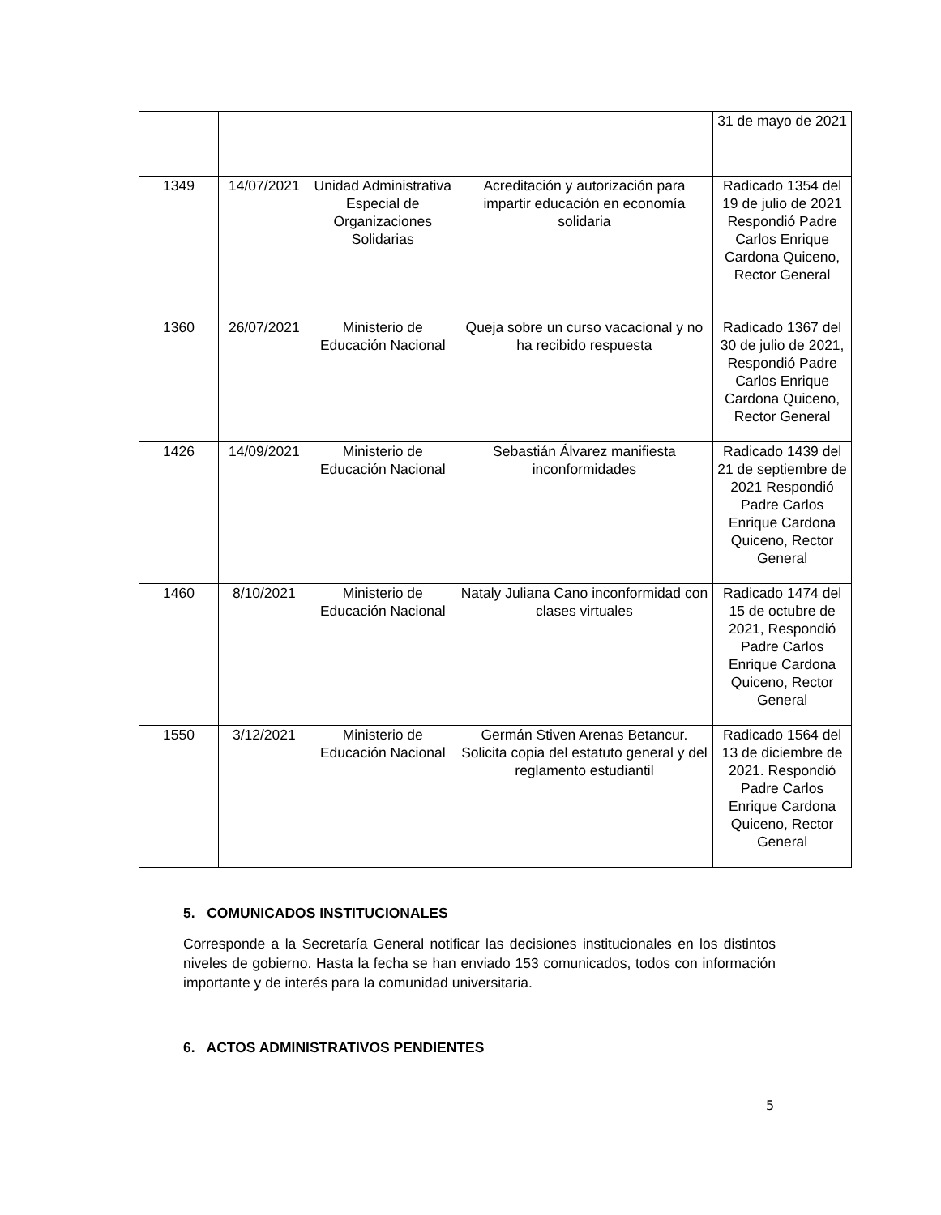| | | | | 31 de mayo de 2021 |
| 1349 | 14/07/2021 | Unidad Administrativa Especial de Organizaciones Solidarias | Acreditación y autorización para impartir educación en economía solidaria | Radicado 1354 del 19 de julio de 2021 Respondió Padre Carlos Enrique Cardona Quiceno, Rector General |
| 1360 | 26/07/2021 | Ministerio de Educación Nacional | Queja sobre un curso vacacional y no ha recibido respuesta | Radicado 1367 del 30 de julio de 2021, Respondió Padre Carlos Enrique Cardona Quiceno, Rector General |
| 1426 | 14/09/2021 | Ministerio de Educación Nacional | Sebastián Álvarez manifiesta inconformidades | Radicado 1439 del 21 de septiembre de 2021 Respondió Padre Carlos Enrique Cardona Quiceno, Rector General |
| 1460 | 8/10/2021 | Ministerio de Educación Nacional | Nataly Juliana Cano inconformidad con clases virtuales | Radicado 1474 del 15 de octubre de 2021, Respondió Padre Carlos Enrique Cardona Quiceno, Rector General |
| 1550 | 3/12/2021 | Ministerio de Educación Nacional | Germán Stiven Arenas Betancur. Solicita copia del estatuto general y del reglamento estudiantil | Radicado 1564 del 13 de diciembre de 2021. Respondió Padre Carlos Enrique Cardona Quiceno, Rector General |
5. COMUNICADOS INSTITUCIONALES
Corresponde a la Secretaría General notificar las decisiones institucionales en los distintos niveles de gobierno. Hasta la fecha se han enviado 153 comunicados, todos con información importante y de interés para la comunidad universitaria.
6. ACTOS ADMINISTRATIVOS PENDIENTES
5